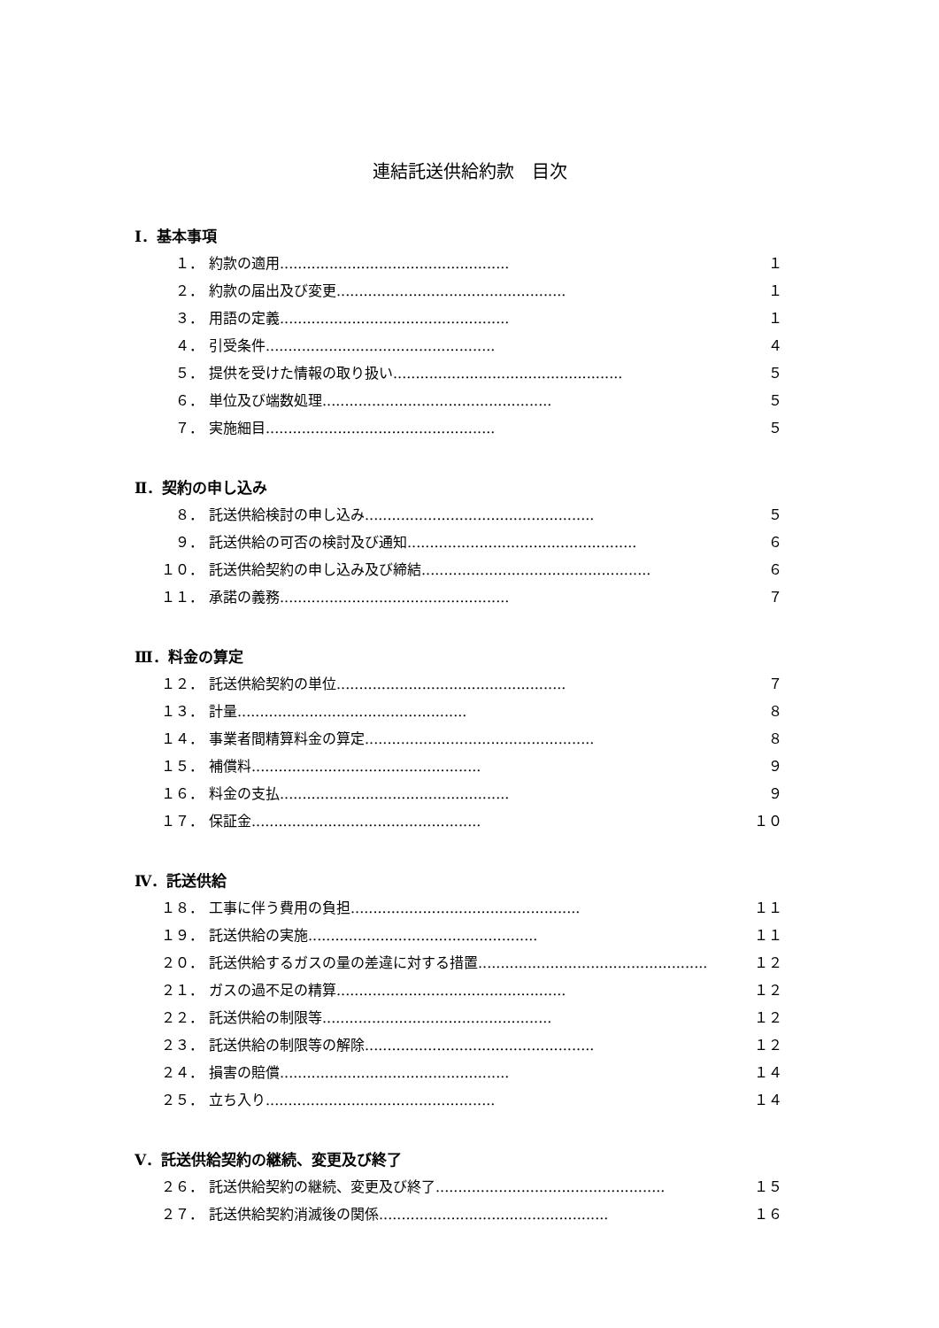連結託送供給約款　目次
Ⅰ．基本事項
１． 約款の適用................................................... １
２． 約款の届出及び変更................................................... １
３． 用語の定義................................................... １
４． 引受条件................................................... ４
５． 提供を受けた情報の取り扱い................................................... ５
６． 単位及び端数処理................................................... ５
７． 実施細目................................................... ５
Ⅱ．契約の申し込み
８． 託送供給検討の申し込み................................................... ５
９． 託送供給の可否の検討及び通知................................................... ６
１０． 託送供給契約の申し込み及び締結................................................... ６
１１． 承諾の義務................................................... ７
Ⅲ．料金の算定
１２． 託送供給契約の単位................................................... ７
１３． 計量................................................... ８
１４． 事業者間精算料金の算定................................................... ８
１５． 補償料................................................... ９
１６． 料金の支払................................................... ９
１７． 保証金................................................... １０
Ⅳ．託送供給
１８． 工事に伴う費用の負担................................................... １１
１９． 託送供給の実施................................................... １１
２０． 託送供給するガスの量の差違に対する措置................................................... １２
２１． ガスの過不足の精算................................................... １２
２２． 託送供給の制限等................................................... １２
２３． 託送供給の制限等の解除................................................... １２
２４． 損害の賠償................................................... １４
２５． 立ち入り................................................... １４
Ⅴ．託送供給契約の継続、変更及び終了
２６． 託送供給契約の継続、変更及び終了................................................... １５
２７． 託送供給契約消滅後の関係................................................... １６